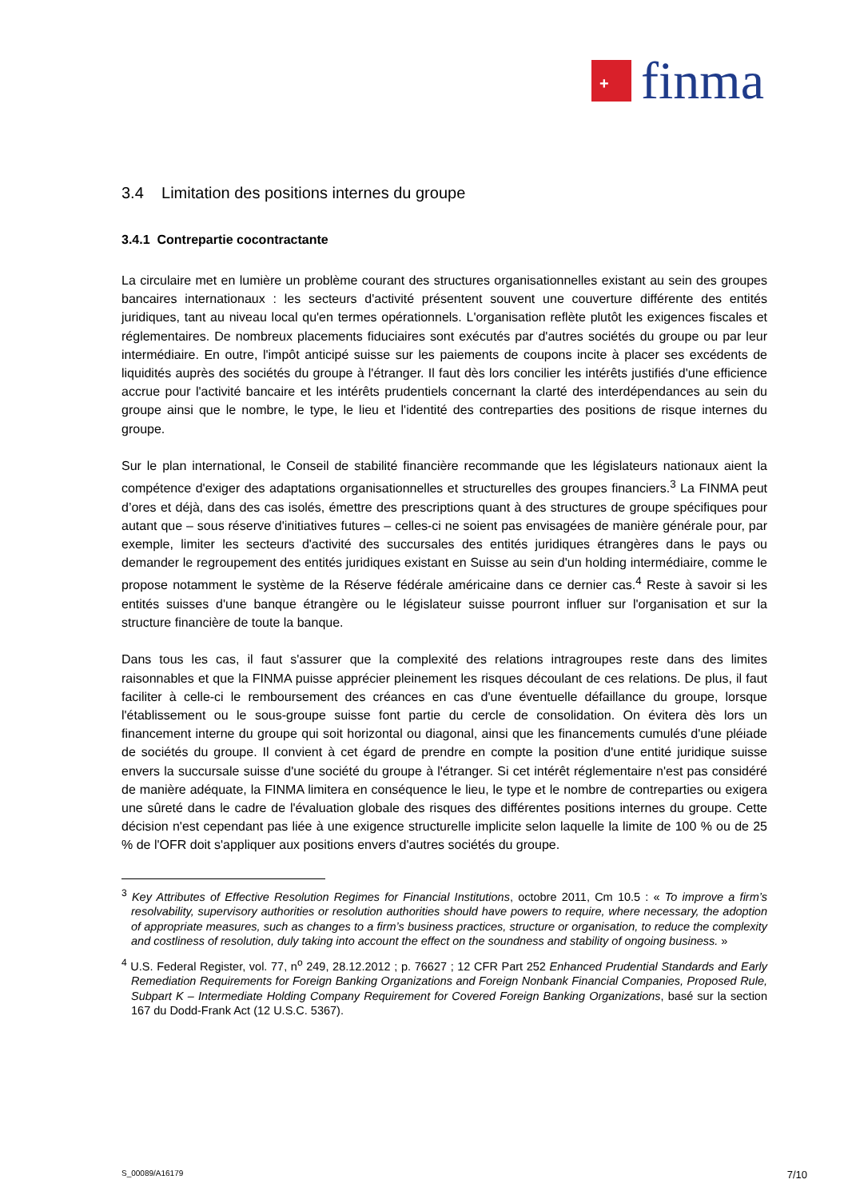+
finma
3.4 Limitation des positions internes du groupe
3.4.1 Contrepartie cocontractante
La circulaire met en lumière un problème courant des structures organisationnelles existant au sein des groupes bancaires internationaux : les secteurs d'activité présentent souvent une couverture différente des entités juridiques, tant au niveau local qu'en termes opérationnels. L'organisation reflète plutôt les exigences fiscales et réglementaires. De nombreux placements fiduciaires sont exécutés par d'autres sociétés du groupe ou par leur intermédiaire. En outre, l'impôt anticipé suisse sur les paiements de coupons incite à placer ses excédents de liquidités auprès des sociétés du groupe à l'étranger. Il faut dès lors concilier les intérêts justifiés d'une efficience accrue pour l'activité bancaire et les intérêts prudentiels concernant la clarté des interdépendances au sein du groupe ainsi que le nombre, le type, le lieu et l'identité des contreparties des positions de risque internes du groupe.
Sur le plan international, le Conseil de stabilité financière recommande que les législateurs nationaux aient la compétence d'exiger des adaptations organisationnelles et structurelles des groupes financiers.<sup>3</sup> La FINMA peut d’ores et déjà, dans des cas isolés, émettre des prescriptions quant à des structures de groupe spécifiques pour autant que – sous réserve d'initiatives futures – celles-ci ne soient pas envisagées de manière générale pour, par exemple, limiter les secteurs d'activité des succursales des entités juridiques étrangères dans le pays ou demander le regroupement des entités juridiques existant en Suisse au sein d'un holding intermédiaire, comme le propose notamment le système de la Réserve fédérale américaine dans ce dernier cas.<sup>4</sup> Reste à savoir si les entités suisses d'une banque étrangère ou le législateur suisse pourront influer sur l'organisation et sur la structure financière de toute la banque.
Dans tous les cas, il faut s'assurer que la complexité des relations intragroupes reste dans des limites raisonnables et que la FINMA puisse apprécier pleinement les risques découlant de ces relations. De plus, il faut faciliter à celle-ci le remboursement des créances en cas d'une éventuelle défaillance du groupe, lorsque l'établissement ou le sous-groupe suisse font partie du cercle de consolidation. On évitera dès lors un financement interne du groupe qui soit horizontal ou diagonal, ainsi que les financements cumulés d'une pléiade de sociétés du groupe. Il convient à cet égard de prendre en compte la position d'une entité juridique suisse envers la succursale suisse d'une société du groupe à l'étranger. Si cet intérêt réglementaire n'est pas considéré de manière adéquate, la FINMA limitera en conséquence le lieu, le type et le nombre de contreparties ou exigera une sûreté dans le cadre de l'évaluation globale des risques des différentes positions internes du groupe. Cette décision n'est cependant pas liée à une exigence structurelle implicite selon laquelle la limite de 100 % ou de 25 % de l'OFR doit s'appliquer aux positions envers d'autres sociétés du groupe.
<sup>3</sup> Key Attributes of Effective Resolution Regimes for Financial Institutions, octobre 2011, Cm 10.5 : « To improve a firm’s resolvability, supervisory authorities or resolution authorities should have powers to require, where necessary, the adoption of appropriate measures, such as changes to a firm’s business practices, structure or organisation, to reduce the complexity and costliness of resolution, duly taking into account the effect on the soundness and stability of ongoing business. »
<sup>4</sup> U.S. Federal Register, vol. 77, n<sup>o</sup> 249, 28.12.2012 ; p. 76627 ; 12 CFR Part 252 Enhanced Prudential Standards and Early Remediation Requirements for Foreign Banking Organizations and Foreign Nonbank Financial Companies, Proposed Rule, Subpart K – Intermediate Holding Company Requirement for Covered Foreign Banking Organizations, basé sur la section 167 du Dodd-Frank Act (12 U.S.C. 5367).
S_00089/A16179 7/10